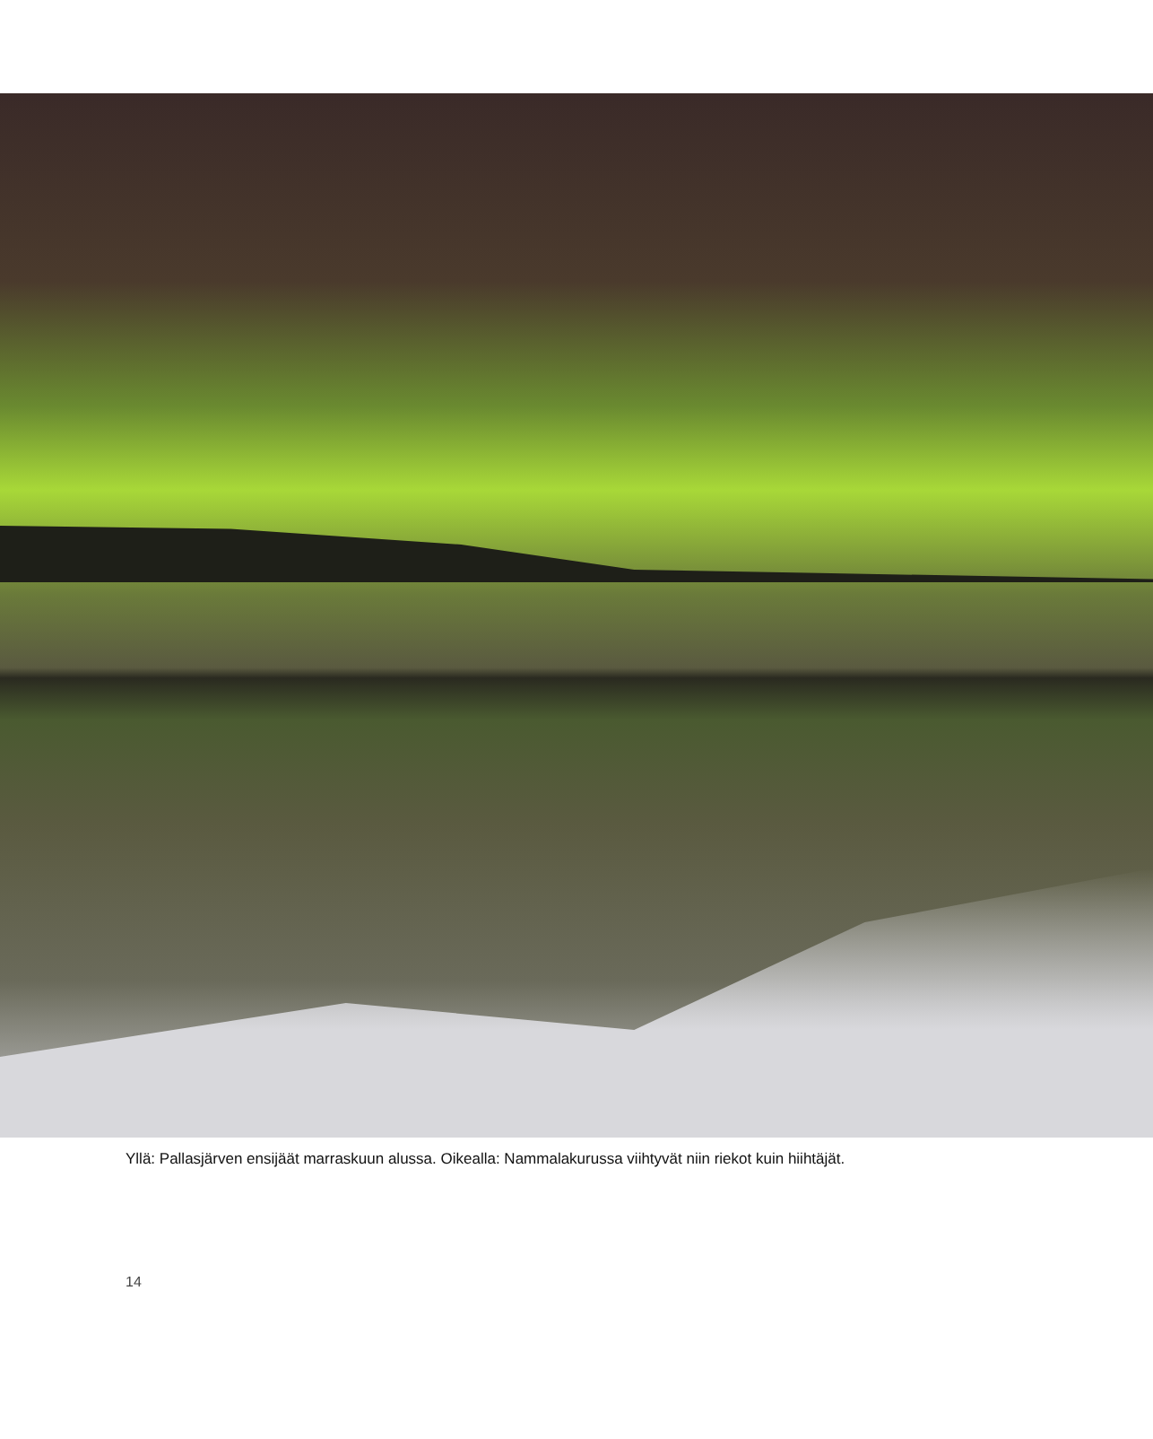Yllä: Pallasjärven ensijäät marraskuun alussa. Oikealla: Nammalakurussa viihtyvät niin riekot kuin hiihtäjät.
14